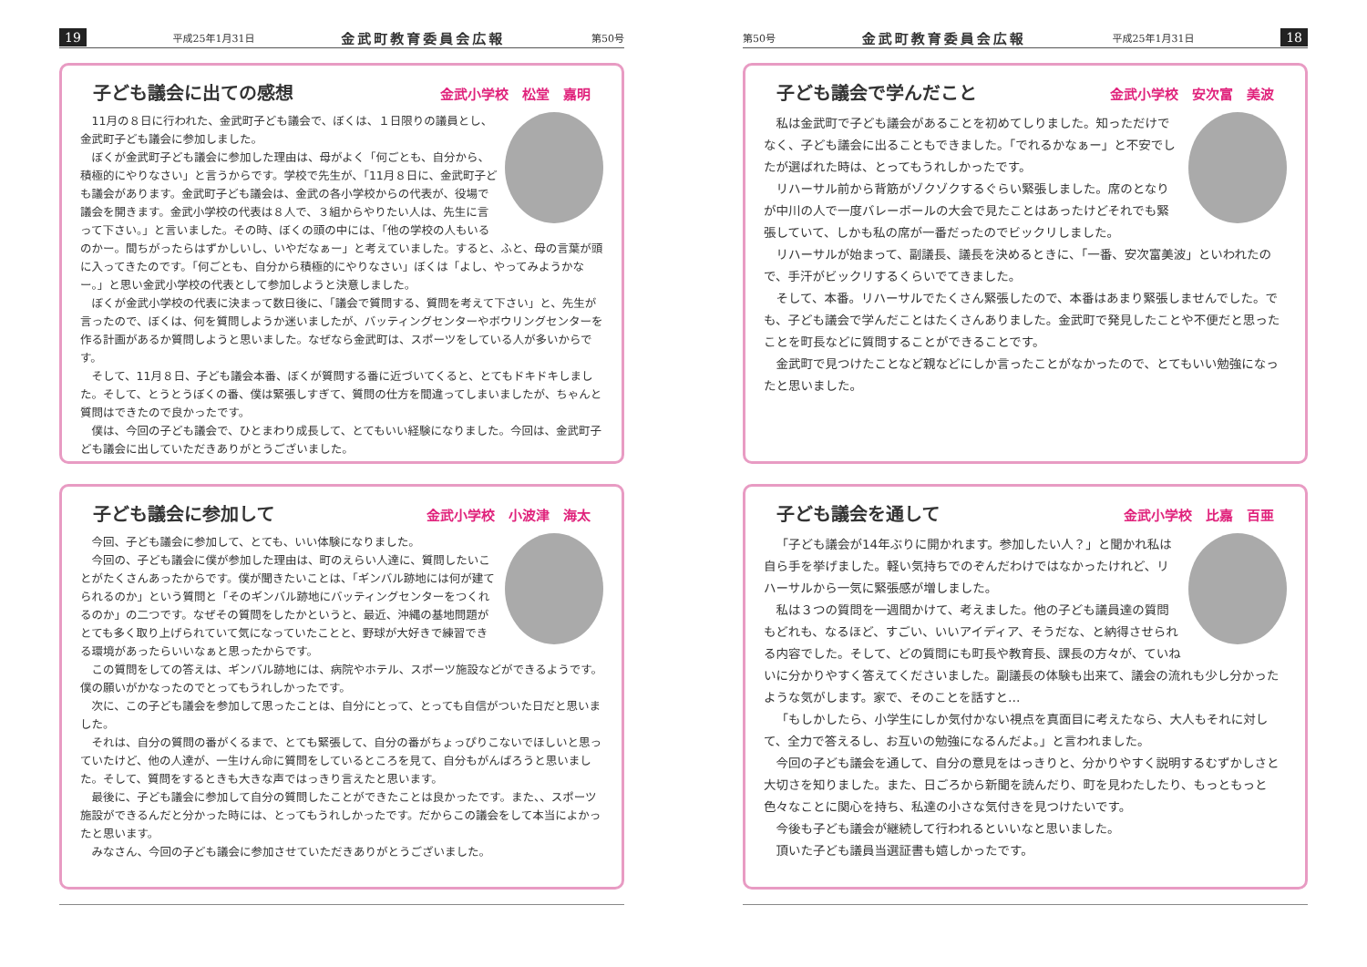19 平成25年1月31日 金武町教育委員会広報 第50号
子ども議会に出ての感想
金武小学校　松堂　嘉明
11月の８日に行われた、金武町子ども議会で、ぼくは、１日限りの議員とし、金武町子ども議会に参加しました。
ぼくが金武町子ども議会に参加した理由は、母がよく「何ごとも、自分から、積極的にやりなさい」と言うからです。学校で先生が、「11月８日に、金武町子ども議会があります。金武町子ども議会は、金武の各小学校からの代表が、役場で議会を開きます。金武小学校の代表は８人で、３組からやりたい人は、先生に言って下さい。」と言いました。その時、ぼくの頭の中には、「他の学校の人もいるのかー。間ちがったらはずかしいし、いやだなぁー」と考えていました。すると、ふと、母の言葉が頭に入ってきたのです。「何ごとも、自分から積極的にやりなさい」ぼくは「よし、やってみようかなー。」と思い金武小学校の代表として参加しようと決意しました。
ぼくが金武小学校の代表に決まって数日後に、「議会で質問する、質問を考えて下さい」と、先生が言ったので、ぼくは、何を質問しようか迷いましたが、バッティングセンターやボウリングセンターを作る計画があるか質問しようと思いました。なぜなら金武町は、スポーツをしている人が多いからです。
そして、11月８日、子ども議会本番、ぼくが質問する番に近づいてくると、とてもドキドキしました。そして、とうとうぼくの番、僕は緊張しすぎて、質問の仕方を間違ってしまいましたが、ちゃんと質問はできたので良かったです。
僕は、今回の子ども議会で、ひとまわり成長して、とてもいい経験になりました。今回は、金武町子ども議会に出していただきありがとうございました。
子ども議会に参加して
金武小学校　小波津　海太
今回、子ども議会に参加して、とても、いい体験になりました。
今回の、子ども議会に僕が参加した理由は、町のえらい人達に、質問したいことがたくさんあったからです。僕が聞きたいことは、「ギンバル跡地には何が建てられるのか」という質問と「そのギンバル跡地にバッティングセンターをつくれるのか」の二つです。なぜその質問をしたかというと、最近、沖縄の基地問題がとても多く取り上げられていて気になっていたことと、野球が大好きで練習できる環境があったらいいなぁと思ったからです。
この質問をしての答えは、ギンバル跡地には、病院やホテル、スポーツ施設などができるようです。僕の願いがかなったのでとってもうれしかったです。
次に、この子ども議会を参加して思ったことは、自分にとって、とっても自信がついた日だと思いました。
それは、自分の質問の番がくるまで、とても緊張して、自分の番がちょっぴりこないでほしいと思っていたけど、他の人達が、一生けん命に質問をしているところを見て、自分もがんばろうと思いました。そして、質問をするときも大きな声ではっきり言えたと思います。
最後に、子ども議会に参加して自分の質問したことができたことは良かったです。また、、スポーツ施設ができるんだと分かった時には、とってもうれしかったです。だからこの議会をして本当によかったと思います。
みなさん、今回の子ども議会に参加させていただきありがとうございました。
第50号 金武町教育委員会広報 平成25年1月31日 18
子ども議会で学んだこと
金武小学校　安次富　美波
私は金武町で子ども議会があることを初めてしりました。知っただけでなく、子ども議会に出ることもできました。「でれるかなぁー」と不安でしたが選ばれた時は、とってもうれしかったです。
リハーサル前から背筋がゾクゾクするぐらい緊張しました。席のとなりが中川の人で一度バレーボールの大会で見たことはあったけどそれでも緊張していて、しかも私の席が一番だったのでビックリしました。
リハーサルが始まって、副議長、議長を決めるときに、「一番、安次富美波」といわれたので、手汗がビックリするくらいでてきました。
そして、本番。リハーサルでたくさん緊張したので、本番はあまり緊張しませんでした。でも、子ども議会で学んだことはたくさんありました。金武町で発見したことや不便だと思ったことを町長などに質問することができることです。
金武町で見つけたことなど親などにしか言ったことがなかったので、とてもいい勉強になったと思いました。
子ども議会を通して
金武小学校　比嘉　百亜
「子ども議会が14年ぶりに開かれます。参加したい人？」と聞かれ私は自ら手を挙げました。軽い気持ちでのぞんだわけではなかったけれど、リハーサルから一気に緊張感が増しました。
私は３つの質問を一週間かけて、考えました。他の子ども議員達の質問もどれも、なるほど、すごい、いいアイディア、そうだな、と納得させられる内容でした。そして、どの質問にも町長や教育長、課長の方々が、ていねいに分かりやすく答えてくださいました。副議長の体験も出来て、議会の流れも少し分かったような気がします。家で、そのことを話すと…
「もしかしたら、小学生にしか気付かない視点を真面目に考えたなら、大人もそれに対して、全力で答えるし、お互いの勉強になるんだよ。」と言われました。
今回の子ども議会を通して、自分の意見をはっきりと、分かりやすく説明するむずかしさと大切さを知りました。また、日ごろから新聞を読んだり、町を見わたしたり、もっともっと色々なことに関心を持ち、私達の小さな気付きを見つけたいです。
今後も子ども議会が継続して行われるといいなと思いました。
頂いた子ども議員当選証書も嬉しかったです。